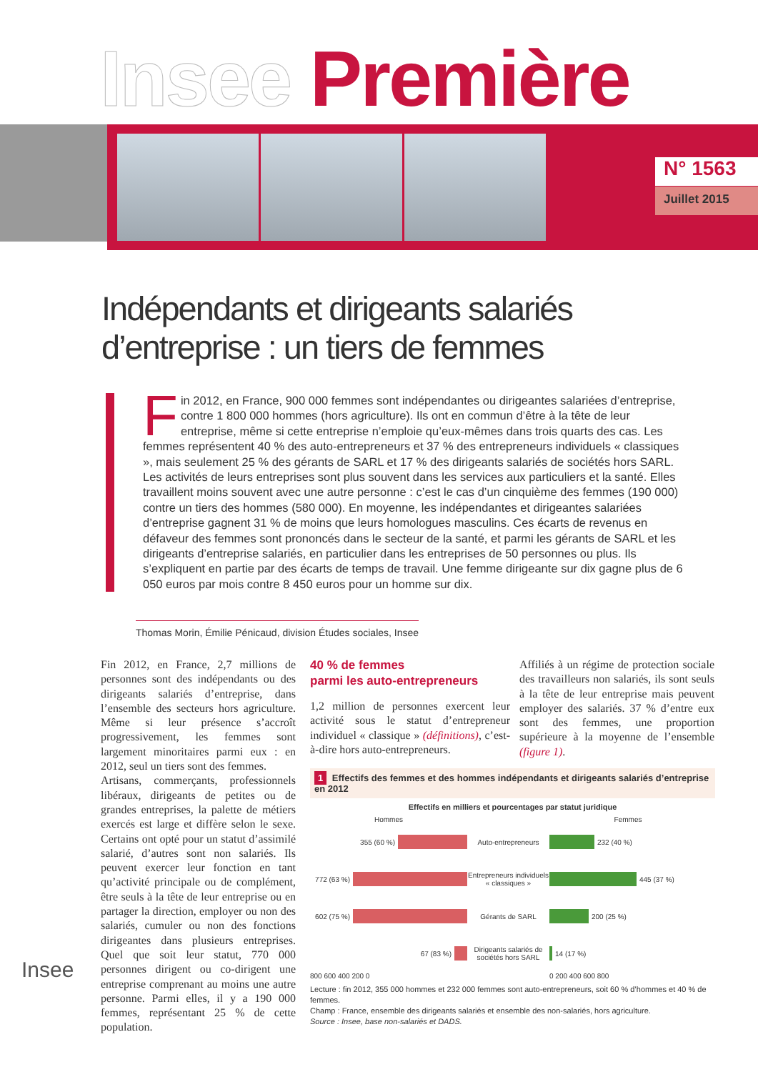Insee Première
N° 1563
Juillet 2015
Indépendants et dirigeants salariés d’entreprise : un tiers de femmes
Fin 2012, en France, 900 000 femmes sont indépendantes ou dirigeantes salariées d’entreprise, contre 1 800 000 hommes (hors agriculture). Ils ont en commun d’être à la tête de leur entreprise, même si cette entreprise n’emploie qu’eux-mêmes dans trois quarts des cas. Les femmes représentent 40 % des auto-entrepreneurs et 37 % des entrepreneurs individuels « classiques », mais seulement 25 % des gérants de SARL et 17 % des dirigeants salariés de sociétés hors SARL. Les activités de leurs entreprises sont plus souvent dans les services aux particuliers et la santé. Elles travaillent moins souvent avec une autre personne : c’est le cas d’un cinquième des femmes (190 000) contre un tiers des hommes (580 000). En moyenne, les indépendantes et dirigeantes salariées d’entreprise gagnent 31 % de moins que leurs homologues masculins. Ces écarts de revenus en défaveur des femmes sont prononcés dans le secteur de la santé, et parmi les gérants de SARL et les dirigeants d’entreprise salariés, en particulier dans les entreprises de 50 personnes ou plus. Ils s’expliquent en partie par des écarts de temps de travail. Une femme dirigeante sur dix gagne plus de 6 050 euros par mois contre 8 450 euros pour un homme sur dix.
Thomas Morin, Émilie Pénicaud, division Études sociales, Insee
Fin 2012, en France, 2,7 millions de personnes sont des indépendants ou des dirigeants salariés d’entreprise, dans l’ensemble des secteurs hors agriculture. Même si leur présence s’accroît progressivement, les femmes sont largement minoritaires parmi eux : en 2012, seul un tiers sont des femmes.
Artisans, commerçants, professionnels libéraux, dirigeants de petites ou de grandes entreprises, la palette de métiers exercés est large et diffère selon le sexe. Certains ont opté pour un statut d’assimilé salarié, d’autres sont non salariés. Ils peuvent exercer leur fonction en tant qu’activité principale ou de complément, être seuls à la tête de leur entreprise ou en partager la direction, employer ou non des salariés, cumuler ou non des fonctions dirigeantes dans plusieurs entreprises. Quel que soit leur statut, 770 000 personnes dirigent ou co-dirigent une entreprise comprenant au moins une autre personne. Parmi elles, il y a 190 000 femmes, représentant 25 % de cette population.
40 % de femmes
parmi les auto-entrepreneurs
1,2 million de personnes exercent leur activité sous le statut d’entrepreneur individuel « classique » (définitions), c’est-à-dire hors auto-entrepreneurs.
Affiliés à un régime de protection sociale des travailleurs non salariés, ils sont seuls à la tête de leur entreprise mais peuvent employer des salariés. 37 % d’entre eux sont des femmes, une proportion supérieure à la moyenne de l’ensemble (figure 1).
1 Effectifs des femmes et des hommes indépendants et dirigeants salariés d’entreprise en 2012
Effectifs en milliers et pourcentages par statut juridique
Hommes
355 (60 %)
772 (63 %)
602 (75 %)
67 (83 %)
800 600 400 200 0
Auto-entrepreneurs
Entrepreneurs individuels « classiques »
Gérants de SARL
Dirigeants salariés de sociétés hors SARL
Femmes
232 (40 %)
445 (37 %)
200 (25 %)
14 (17 %)
0 200 400 600 800
Lecture : fin 2012, 355 000 hommes et 232 000 femmes sont auto-entrepreneurs, soit 60 % d’hommes et 40 % de femmes.
Champ : France, ensemble des dirigeants salariés et ensemble des non-salariés, hors agriculture.
Source : Insee, base non-salariés et DADS.
Insee